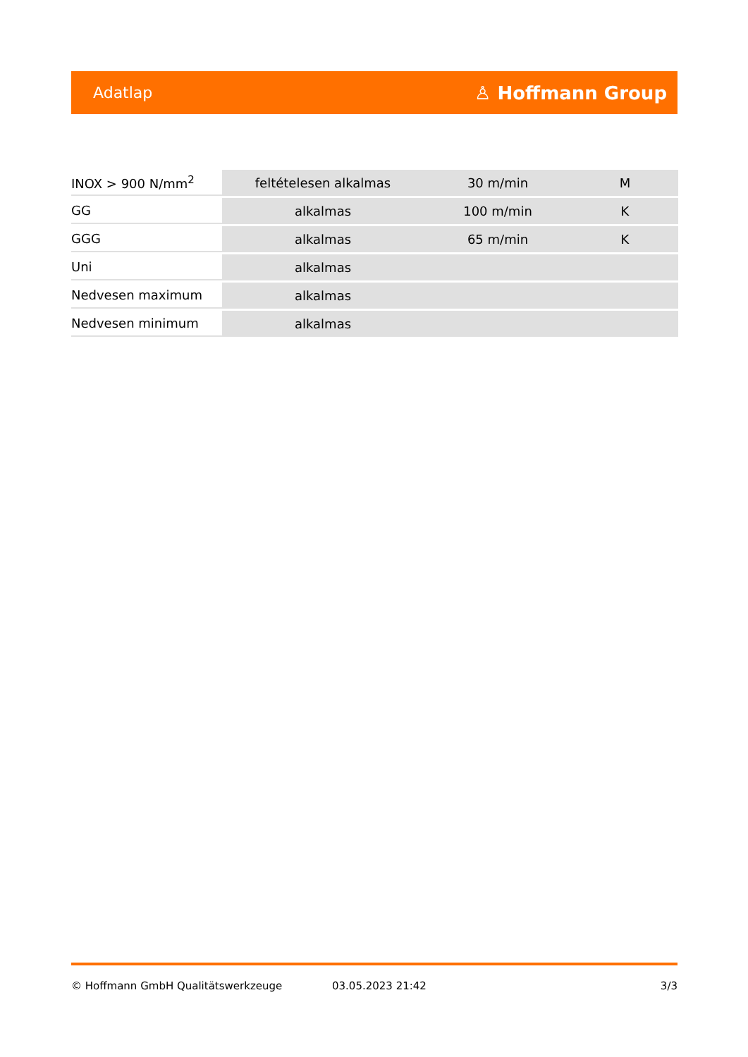Adatlap ♙ Hoffmann Group
| INOX > 900 N/mm<sup>2</sup> | feltételesen alkalmas | 30 m/min | M |
| GG | alkalmas | 100 m/min | K |
| GGG | alkalmas | 65 m/min | K |
| Uni | alkalmas | | |
| Nedvesen maximum | alkalmas | | |
| Nedvesen minimum | alkalmas | | |
© Hoffmann GmbH Qualitätswerkzeuge 03.05.2023 21:42 3/3